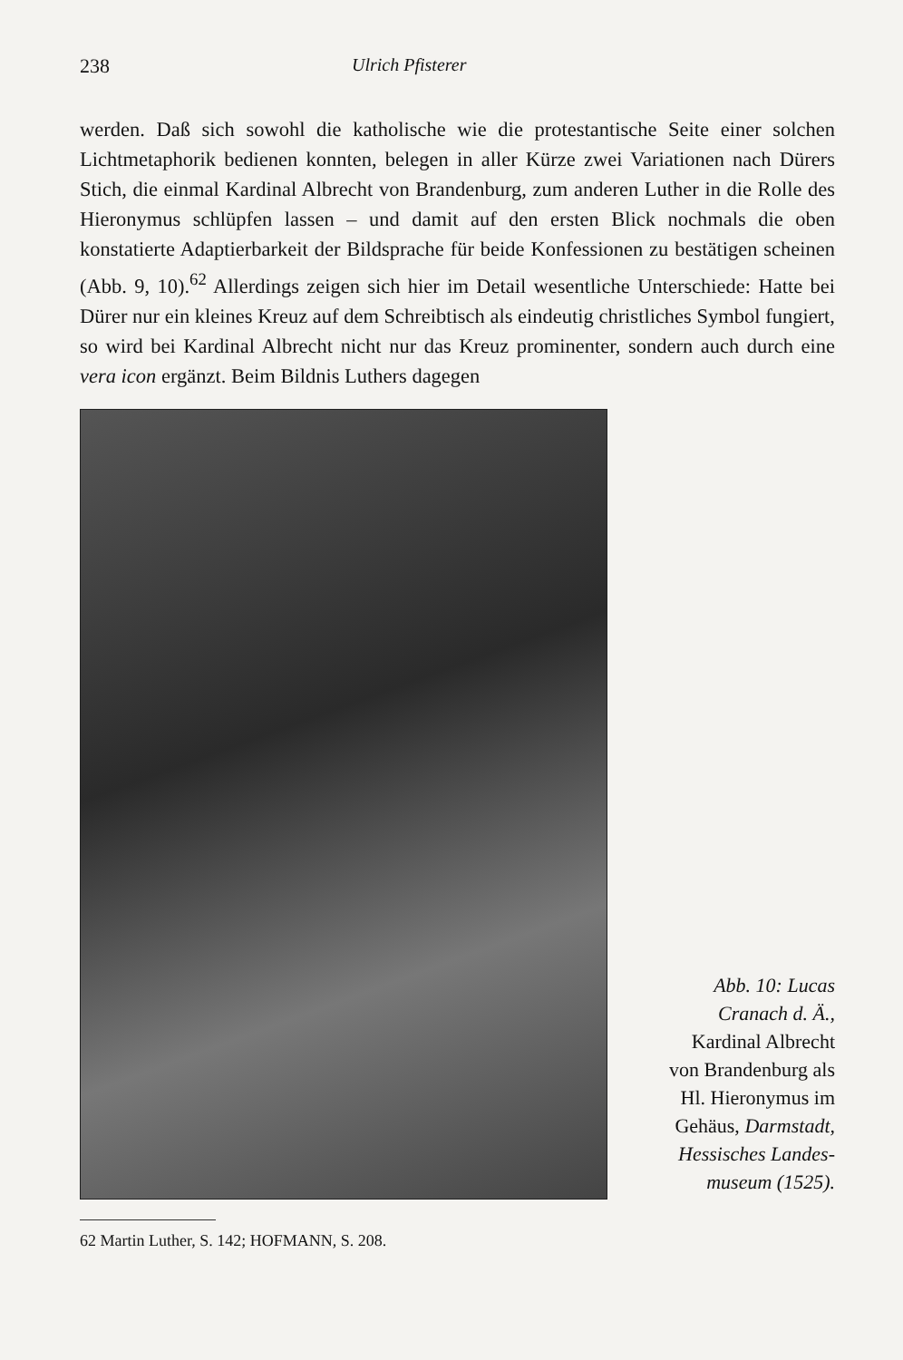238 Ulrich Pfisterer
werden. Daß sich sowohl die katholische wie die protestantische Seite einer solchen Lichtmetaphorik bedienen konnten, belegen in aller Kürze zwei Variationen nach Dürers Stich, die einmal Kardinal Albrecht von Brandenburg, zum anderen Luther in die Rolle des Hieronymus schlüpfen lassen – und damit auf den ersten Blick nochmals die oben konstatierte Adaptierbarkeit der Bildsprache für beide Konfessionen zu bestätigen scheinen (Abb. 9, 10).<sup>62</sup> Allerdings zeigen sich hier im Detail wesentliche Unterschiede: Hatte bei Dürer nur ein kleines Kreuz auf dem Schreibtisch als eindeutig christliches Symbol fungiert, so wird bei Kardinal Albrecht nicht nur das Kreuz prominenter, sondern auch durch eine vera icon ergänzt. Beim Bildnis Luthers dagegen
Abb. 10: Lucas
Cranach d. Ä.,
Kardinal Albrecht
von Brandenburg als
Hl. Hieronymus im
Gehäus, Darmstadt,
Hessisches Landes-
museum (1525).
62 Martin Luther, S. 142; HOFMANN, S. 208.